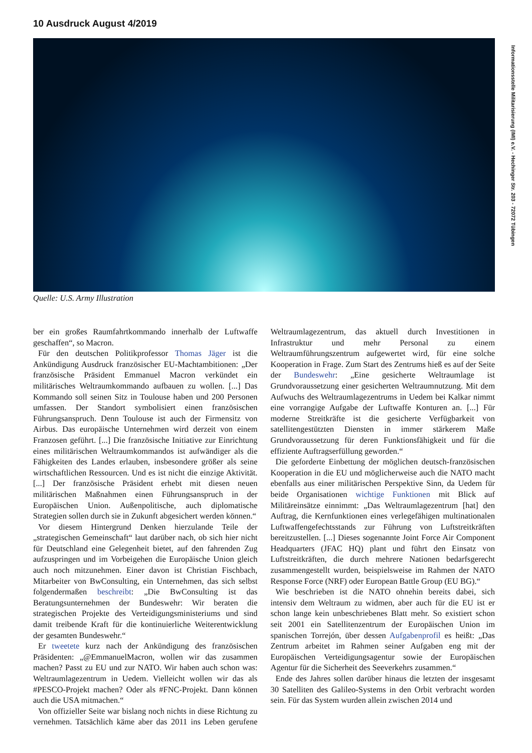10 Ausdruck August 4/2019
Informationsstelle Militarisierung (IMI) e.V. - Hechinger Str. 203 - 72072 Tübingen
Quelle: U.S. Army Illustration
ber ein großes Raumfahrtkommando innerhalb der Luftwaffe geschaffen“, so Macron.
Für den deutschen Politikprofessor Thomas Jäger ist die Ankündigung Ausdruck französischer EU-Machtambitionen: „Der französische Präsident Emmanuel Macron verkündet ein militärisches Weltraumkommando aufbauen zu wollen. [...] Das Kommando soll seinen Sitz in Toulouse haben und 200 Personen umfassen. Der Standort symbolisiert einen französischen Führungsanspruch. Denn Toulouse ist auch der Firmensitz von Airbus. Das europäische Unternehmen wird derzeit von einem Franzosen geführt. [...] Die französische Initiative zur Einrichtung eines militärischen Weltraumkommandos ist aufwändiger als die Fähigkeiten des Landes erlauben, insbesondere größer als seine wirtschaftlichen Ressourcen. Und es ist nicht die einzige Aktivität. [...] Der französische Präsident erhebt mit diesen neuen militärischen Maßnahmen einen Führungsanspruch in der Europäischen Union. Außenpolitische, auch diplomatische Strategien sollen durch sie in Zukunft abgesichert werden können.“
Vor diesem Hintergrund Denken hierzulande Teile der „strategischen Gemeinschaft“ laut darüber nach, ob sich hier nicht für Deutschland eine Gelegenheit bietet, auf den fahrenden Zug aufzuspringen und im Vorbeigehen die Europäische Union gleich auch noch mitzunehmen. Einer davon ist Christian Fischbach, Mitarbeiter von BwConsulting, ein Unternehmen, das sich selbst folgendermaßen beschreibt: „Die BwConsulting ist das Beratungsunternehmen der Bundeswehr: Wir beraten die strategischen Projekte des Verteidigungsministeriums und sind damit treibende Kraft für die kontinuierliche Weiterentwicklung der gesamten Bundeswehr.“
Er tweetete kurz nach der Ankündigung des französischen Präsidenten: „@EmmanuelMacron, wollen wir das zusammen machen? Passt zu EU und zur NATO. Wir haben auch schon was: Weltraumlagezentrum in Uedem. Vielleicht wollen wir das als #PESCO-Projekt machen? Oder als #FNC-Projekt. Dann können auch die USA mitmachen.“
Von offizieller Seite war bislang noch nichts in diese Richtung zu vernehmen. Tatsächlich käme aber das 2011 ins Leben gerufene Weltraumlagezentrum, das aktuell durch Investitionen in Infrastruktur und mehr Personal zu einem Weltraumführungszentrum aufgewertet wird, für eine solche Kooperation in Frage. Zum Start des Zentrums hieß es auf der Seite der Bundeswehr: „Eine gesicherte Weltraumlage ist Grundvoraussetzung einer gesicherten Weltraumnutzung. Mit dem Aufwuchs des Weltraumlagezentrums in Uedem bei Kalkar nimmt eine vorrangige Aufgabe der Luftwaffe Konturen an. [...] Für moderne Streitkräfte ist die gesicherte Verfügbarkeit von satellitengestützten Diensten in immer stärkerem Maße Grundvoraussetzung für deren Funktionsfähigkeit und für die effiziente Auftragserfüllung geworden.“
Die geforderte Einbettung der möglichen deutsch-französischen Kooperation in die EU und möglicherweise auch die NATO macht ebenfalls aus einer militärischen Perspektive Sinn, da Uedem für beide Organisationen wichtige Funktionen mit Blick auf Militäreinsätze einnimmt: „Das Weltraumlagezentrum [hat] den Auftrag, die Kernfunktionen eines verlegefähigen multinationalen Luftwaffengefechtsstands zur Führung von Luftstreitkräften bereitzustellen. [...] Dieses sogenannte Joint Force Air Component Headquarters (JFAC HQ) plant und führt den Einsatz von Luftstreitkräften, die durch mehrere Nationen bedarfsgerecht zusammengestellt wurden, beispielsweise im Rahmen der NATO Response Force (NRF) oder European Battle Group (EU BG).“
Wie beschrieben ist die NATO ohnehin bereits dabei, sich intensiv dem Weltraum zu widmen, aber auch für die EU ist er schon lange kein unbeschriebenes Blatt mehr. So existiert schon seit 2001 ein Satellitenzentrum der Europäischen Union im spanischen Torrejón, über dessen Aufgabenprofil es heißt: „Das Zentrum arbeitet im Rahmen seiner Aufgaben eng mit der Europäischen Verteidigungsagentur sowie der Europäischen Agentur für die Sicherheit des Seeverkehrs zusammen.“
Ende des Jahres sollen darüber hinaus die letzten der insgesamt 30 Satelliten des Galileo-Systems in den Orbit verbracht worden sein. Für das System wurden allein zwischen 2014 und